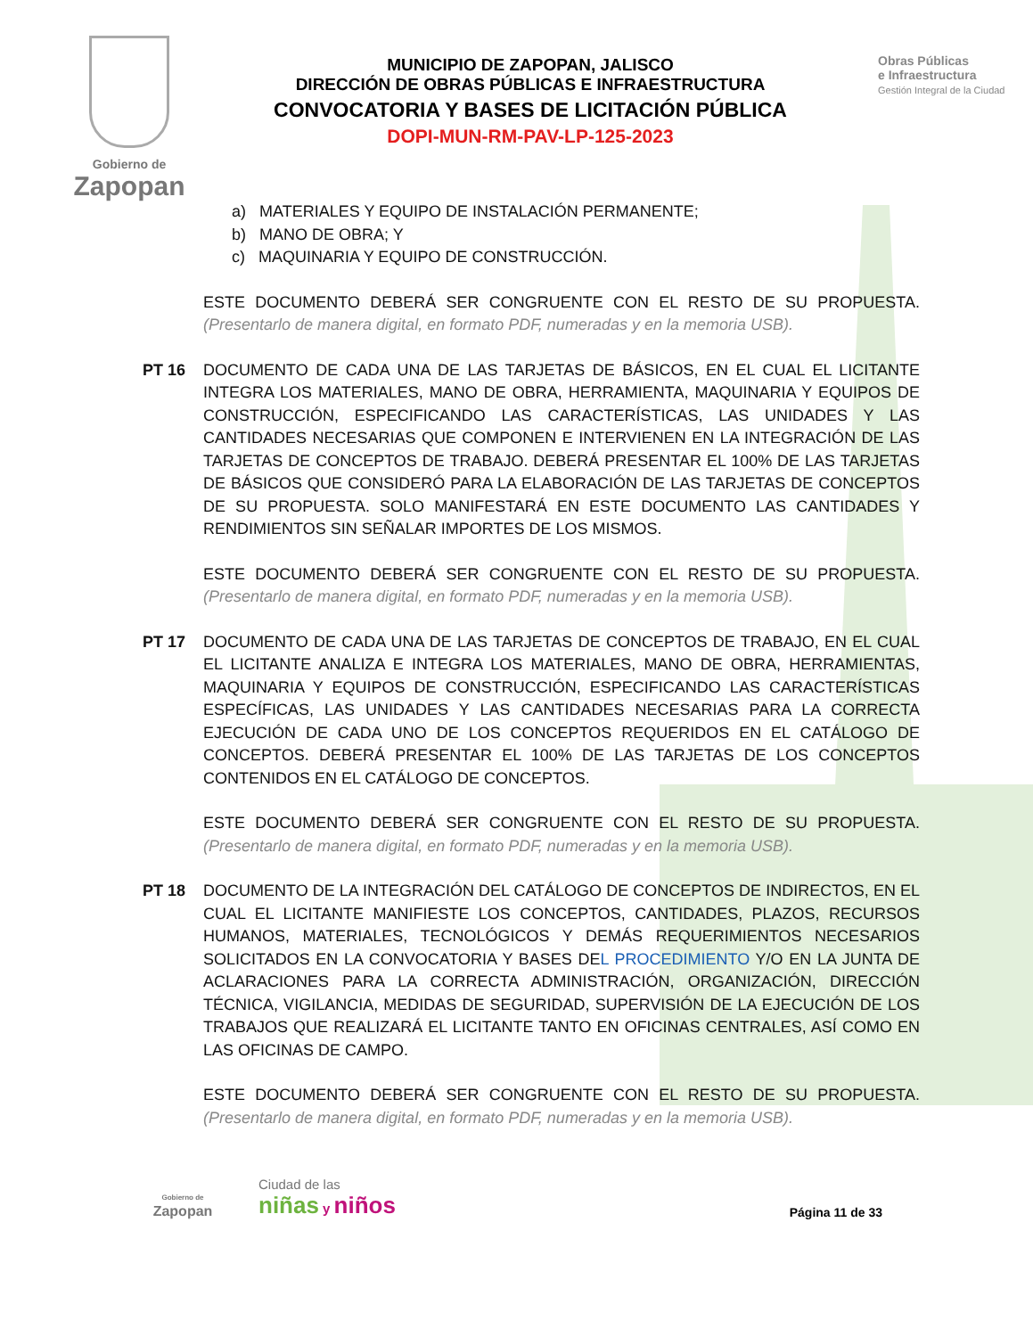Gobierno de
Zapopan
MUNICIPIO DE ZAPOPAN, JALISCO
DIRECCIÓN DE OBRAS PÚBLICAS E INFRAESTRUCTURA
CONVOCATORIA Y BASES DE LICITACIÓN PÚBLICA
DOPI-MUN-RM-PAV-LP-125-2023
Obras Públicas
e Infraestructura
Gestión Integral de la Ciudad
a) MATERIALES Y EQUIPO DE INSTALACIÓN PERMANENTE;
b) MANO DE OBRA; Y
c) MAQUINARIA Y EQUIPO DE CONSTRUCCIÓN.
ESTE DOCUMENTO DEBERÁ SER CONGRUENTE CON EL RESTO DE SU PROPUESTA. (Presentarlo de manera digital, en formato PDF, numeradas y en la memoria USB).
PT 16 DOCUMENTO DE CADA UNA DE LAS TARJETAS DE BÁSICOS, EN EL CUAL EL LICITANTE INTEGRA LOS MATERIALES, MANO DE OBRA, HERRAMIENTA, MAQUINARIA Y EQUIPOS DE CONSTRUCCIÓN, ESPECIFICANDO LAS CARACTERÍSTICAS, LAS UNIDADES Y LAS CANTIDADES NECESARIAS QUE COMPONEN E INTERVIENEN EN LA INTEGRACIÓN DE LAS TARJETAS DE CONCEPTOS DE TRABAJO. DEBERÁ PRESENTAR EL 100% DE LAS TARJETAS DE BÁSICOS QUE CONSIDERÓ PARA LA ELABORACIÓN DE LAS TARJETAS DE CONCEPTOS DE SU PROPUESTA. SOLO MANIFESTARÁ EN ESTE DOCUMENTO LAS CANTIDADES Y RENDIMIENTOS SIN SEÑALAR IMPORTES DE LOS MISMOS.
ESTE DOCUMENTO DEBERÁ SER CONGRUENTE CON EL RESTO DE SU PROPUESTA. (Presentarlo de manera digital, en formato PDF, numeradas y en la memoria USB).
PT 17 DOCUMENTO DE CADA UNA DE LAS TARJETAS DE CONCEPTOS DE TRABAJO, EN EL CUAL EL LICITANTE ANALIZA E INTEGRA LOS MATERIALES, MANO DE OBRA, HERRAMIENTAS, MAQUINARIA Y EQUIPOS DE CONSTRUCCIÓN, ESPECIFICANDO LAS CARACTERÍSTICAS ESPECÍFICAS, LAS UNIDADES Y LAS CANTIDADES NECESARIAS PARA LA CORRECTA EJECUCIÓN DE CADA UNO DE LOS CONCEPTOS REQUERIDOS EN EL CATÁLOGO DE CONCEPTOS. DEBERÁ PRESENTAR EL 100% DE LAS TARJETAS DE LOS CONCEPTOS CONTENIDOS EN EL CATÁLOGO DE CONCEPTOS.
ESTE DOCUMENTO DEBERÁ SER CONGRUENTE CON EL RESTO DE SU PROPUESTA. (Presentarlo de manera digital, en formato PDF, numeradas y en la memoria USB).
PT 18 DOCUMENTO DE LA INTEGRACIÓN DEL CATÁLOGO DE CONCEPTOS DE INDIRECTOS, EN EL CUAL EL LICITANTE MANIFIESTE LOS CONCEPTOS, CANTIDADES, PLAZOS, RECURSOS HUMANOS, MATERIALES, TECNOLÓGICOS Y DEMÁS REQUERIMIENTOS NECESARIOS SOLICITADOS EN LA CONVOCATORIA Y BASES DEL PROCEDIMIENTO Y/O EN LA JUNTA DE ACLARACIONES PARA LA CORRECTA ADMINISTRACIÓN, ORGANIZACIÓN, DIRECCIÓN TÉCNICA, VIGILANCIA, MEDIDAS DE SEGURIDAD, SUPERVISIÓN DE LA EJECUCIÓN DE LOS TRABAJOS QUE REALIZARÁ EL LICITANTE TANTO EN OFICINAS CENTRALES, ASÍ COMO EN LAS OFICINAS DE CAMPO.
ESTE DOCUMENTO DEBERÁ SER CONGRUENTE CON EL RESTO DE SU PROPUESTA. (Presentarlo de manera digital, en formato PDF, numeradas y en la memoria USB).
Gobierno de
Zapopan
Ciudad de las
niñas y niños
Página 11 de 33